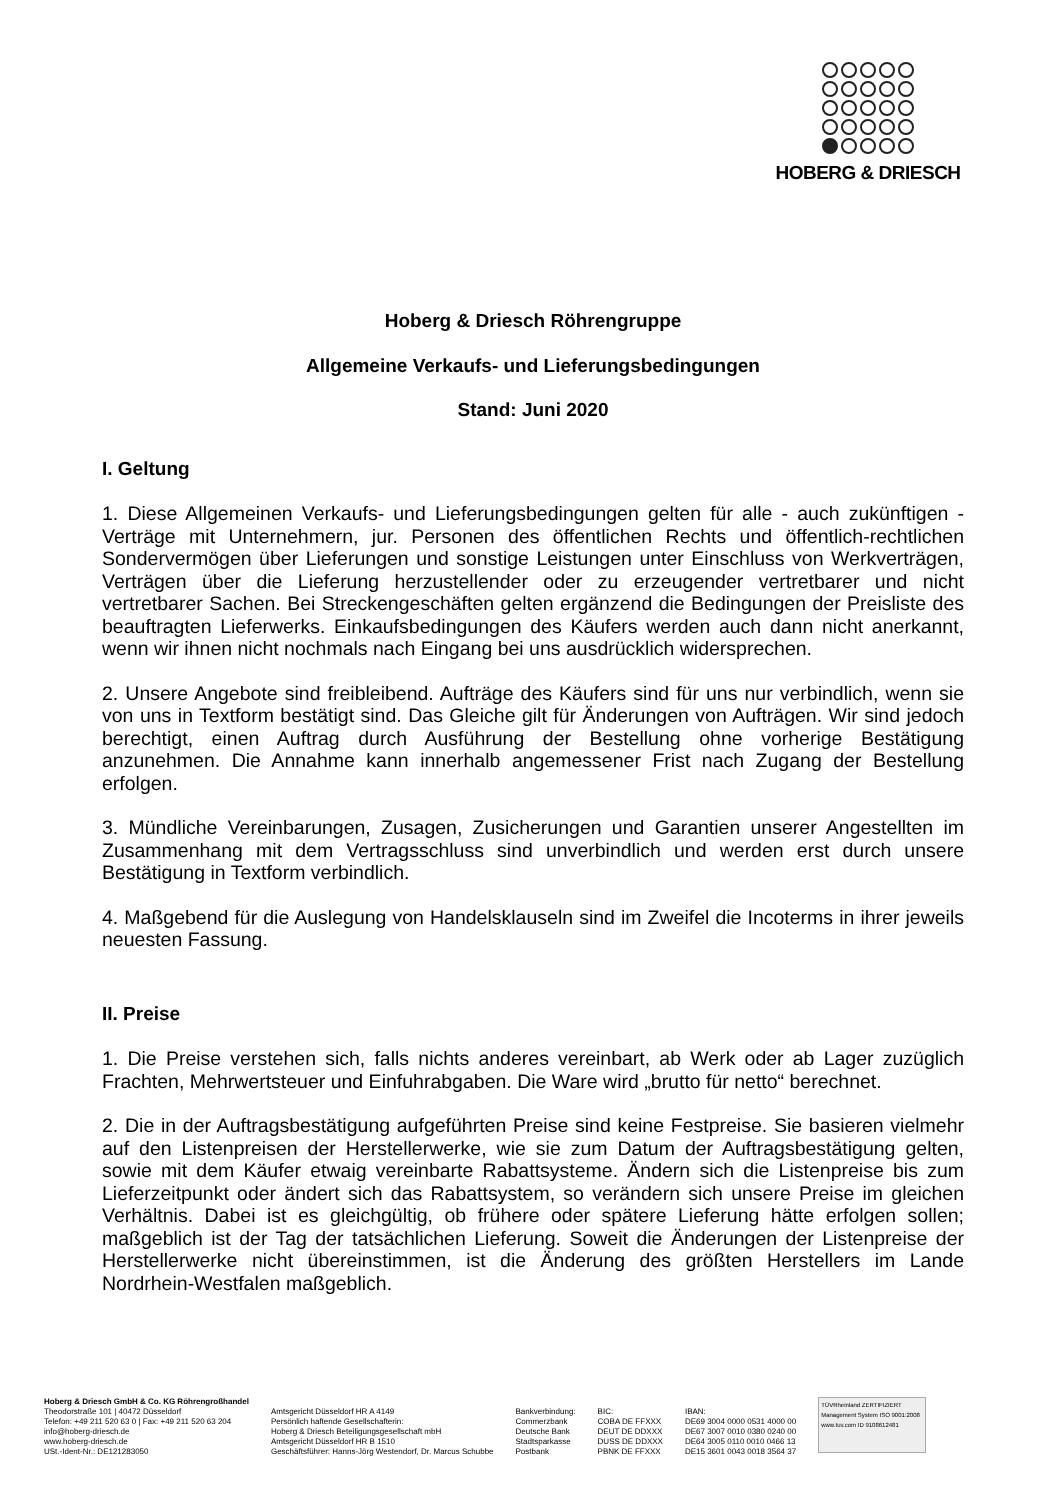HOBERG & DRIESCH
Hoberg & Driesch Röhrengruppe
Allgemeine Verkaufs- und Lieferungsbedingungen
Stand: Juni 2020
I. Geltung
1. Diese Allgemeinen Verkaufs- und Lieferungsbedingungen gelten für alle - auch zukünftigen - Verträge mit Unternehmern, jur. Personen des öffentlichen Rechts und öffentlich-rechtlichen Sondervermögen über Lieferungen und sonstige Leistungen unter Einschluss von Werkverträgen, Verträgen über die Lieferung herzustellender oder zu erzeugender vertretbarer und nicht vertretbarer Sachen. Bei Streckengeschäften gelten ergänzend die Bedingungen der Preisliste des beauftragten Lieferwerks. Einkaufsbedingungen des Käufers werden auch dann nicht anerkannt, wenn wir ihnen nicht nochmals nach Eingang bei uns ausdrücklich widersprechen.
2. Unsere Angebote sind freibleibend. Aufträge des Käufers sind für uns nur verbindlich, wenn sie von uns in Textform bestätigt sind. Das Gleiche gilt für Änderungen von Aufträgen. Wir sind jedoch berechtigt, einen Auftrag durch Ausführung der Bestellung ohne vorherige Bestätigung anzunehmen. Die Annahme kann innerhalb angemessener Frist nach Zugang der Bestellung erfolgen.
3. Mündliche Vereinbarungen, Zusagen, Zusicherungen und Garantien unserer Angestellten im Zusammenhang mit dem Vertragsschluss sind unverbindlich und werden erst durch unsere Bestätigung in Textform verbindlich.
4. Maßgebend für die Auslegung von Handelsklauseln sind im Zweifel die Incoterms in ihrer jeweils neuesten Fassung.
II. Preise
1. Die Preise verstehen sich, falls nichts anderes vereinbart, ab Werk oder ab Lager zuzüglich Frachten, Mehrwertsteuer und Einfuhrabgaben. Die Ware wird „brutto für netto“ berechnet.
2. Die in der Auftragsbestätigung aufgeführten Preise sind keine Festpreise. Sie basieren vielmehr auf den Listenpreisen der Herstellerwerke, wie sie zum Datum der Auftragsbestätigung gelten, sowie mit dem Käufer etwaig vereinbarte Rabattsysteme. Ändern sich die Listenpreise bis zum Lieferzeitpunkt oder ändert sich das Rabattsystem, so verändern sich unsere Preise im gleichen Verhältnis. Dabei ist es gleichgültig, ob frühere oder spätere Lieferung hätte erfolgen sollen; maßgeblich ist der Tag der tatsächlichen Lieferung. Soweit die Änderungen der Listenpreise der Herstellerwerke nicht übereinstimmen, ist die Änderung des größten Herstellers im Lande Nordrhein-Westfalen maßgeblich.
Hoberg & Driesch GmbH & Co. KG Röhrengroßhandel
Theodorstraße 101 | 40472 Düsseldorf
Telefon: +49 211 520 63 0 | Fax: +49 211 520 63 204
info@hoberg-driesch.de
www.hoberg-driesch.de
USt.-Ident-Nr.: DE121283050
Amtsgericht Düsseldorf HR A 4149
Persönlich haftende Gesellschafterin:
Hoberg & Driesch Beteiligungsgesellschaft mbH
Amtsgericht Düsseldorf HR B 1510
Geschäftsführer: Hanns-Jörg Westendorf, Dr. Marcus Schubbe
Bankverbindung:
Commerzbank
Deutsche Bank
Stadtsparkasse
Postbank
BIC:
COBA DE FFXXX
DEUT DE DDXXX
DUSS DE DDXXX
PBNK DE FFXXX
IBAN:
DE69 3004 0000 0531 4000 00
DE67 3007 0010 0380 0240 00
DE64 3005 0110 0010 0466 13
DE15 3601 0043 0018 3564 37
TÜVRheinland ZERTIFIZIERT Management System ISO 9001:2008 www.tuv.com ID 9108612481